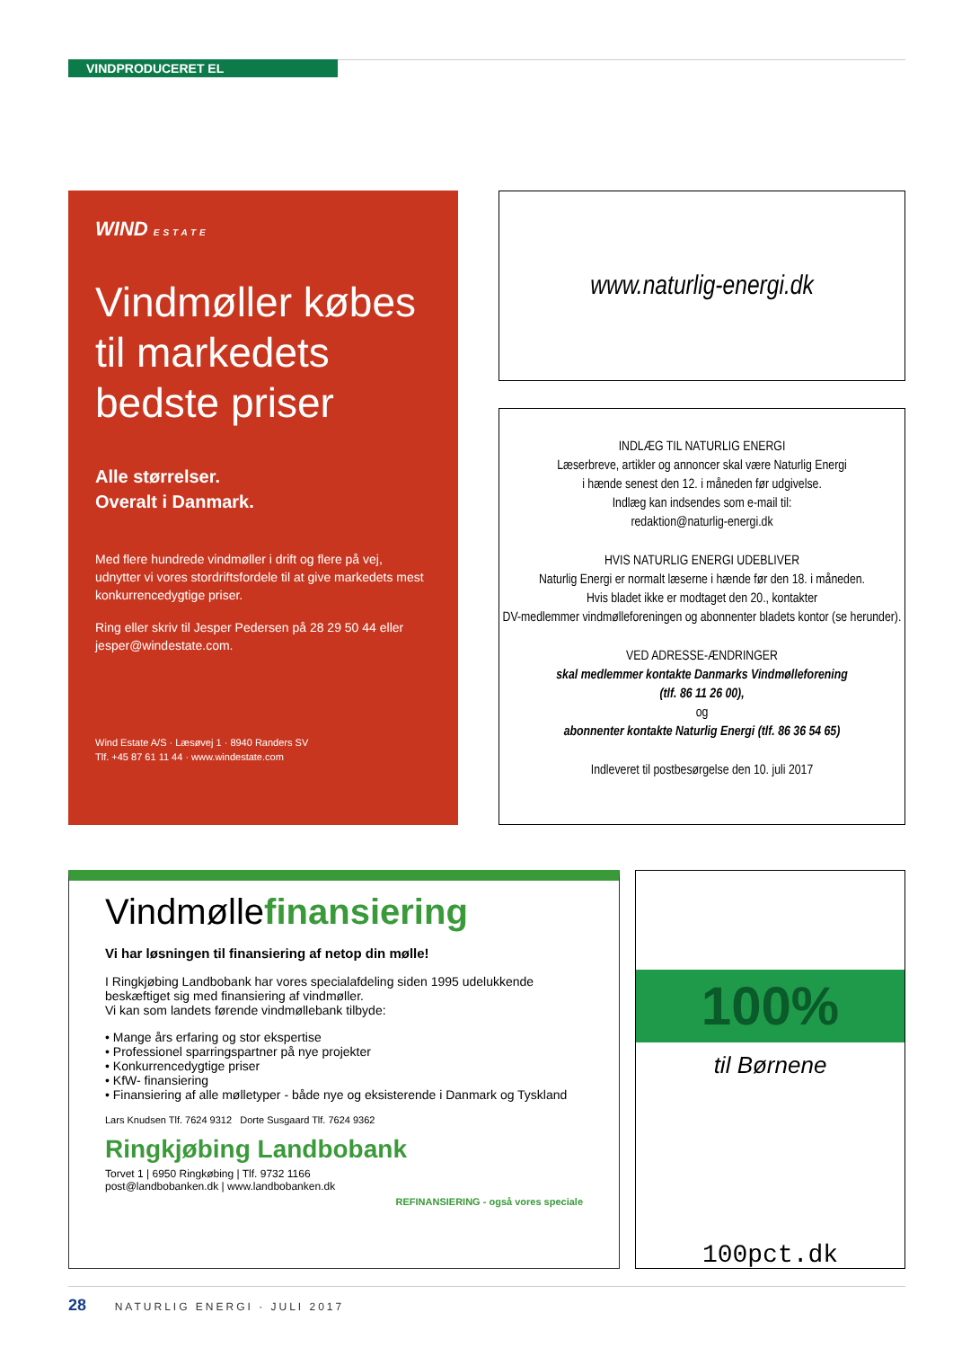VINDPRODUCERET EL
WIND ESTATE
Vindmøller købes til markedets bedste priser
Alle størrelser.
Overalt i Danmark.
Med flere hundrede vindmøller i drift og flere på vej, udnytter vi vores stordriftsfordele til at give markedets mest konkurrencedygtige priser.
Ring eller skriv til Jesper Pedersen på 28 29 50 44 eller jesper@windestate.com.
Wind Estate A/S · Læsøvej 1 · 8940 Randers SV
Tlf. +45 87 61 11 44 · www.windestate.com
www.naturlig-energi.dk
INDLÆG TIL NATURLIG ENERGI
Læserbreve, artikler og annoncer skal være Naturlig Energi
i hænde senest den 12. i måneden før udgivelse.
Indlæg kan indsendes som e-mail til:
redaktion@naturlig-energi.dk
HVIS NATURLIG ENERGI UDEBLIVER
Naturlig Energi er normalt læserne i hænde før den 18. i måneden.
Hvis bladet ikke er modtaget den 20., kontakter
DV-medlemmer vindmølleforeningen og abonnenter bladets kontor (se herunder).
VED ADRESSE-ÆNDRINGER
skal medlemmer kontakte Danmarks Vindmølleforening
(tlf. 86 11 26 00),
og
abonnenter kontakte Naturlig Energi (tlf. 86 36 54 65)
Indleveret til postbesørgelse den 10. juli 2017
Vindmøllefinansiering
Vi har løsningen til finansiering af netop din mølle!
I Ringkjøbing Landbobank har vores specialafdeling siden 1995 udelukkende beskæftiget sig med finansiering af vindmøller.
Vi kan som landets førende vindmøllebank tilbyde:
• Mange års erfaring og stor ekspertise
• Professionel sparringspartner på nye projekter
• Konkurrencedygtige priser
• KfW- finansiering
• Finansiering af alle mølletyper - både nye og eksisterende i Danmark og Tyskland
Lars Knudsen Tlf. 7624 9312 Dorte Susgaard Tlf. 7624 9362
Ringkjøbing Landbobank
Torvet 1 | 6950 Ringkøbing | Tlf. 9732 1166
post@landbobanken.dk | www.landbobanken.dk
REFINANSIERING - også vores speciale
100%
til Børnene
100pct.dk
28 NATURLIG ENERGI · JULI 2017